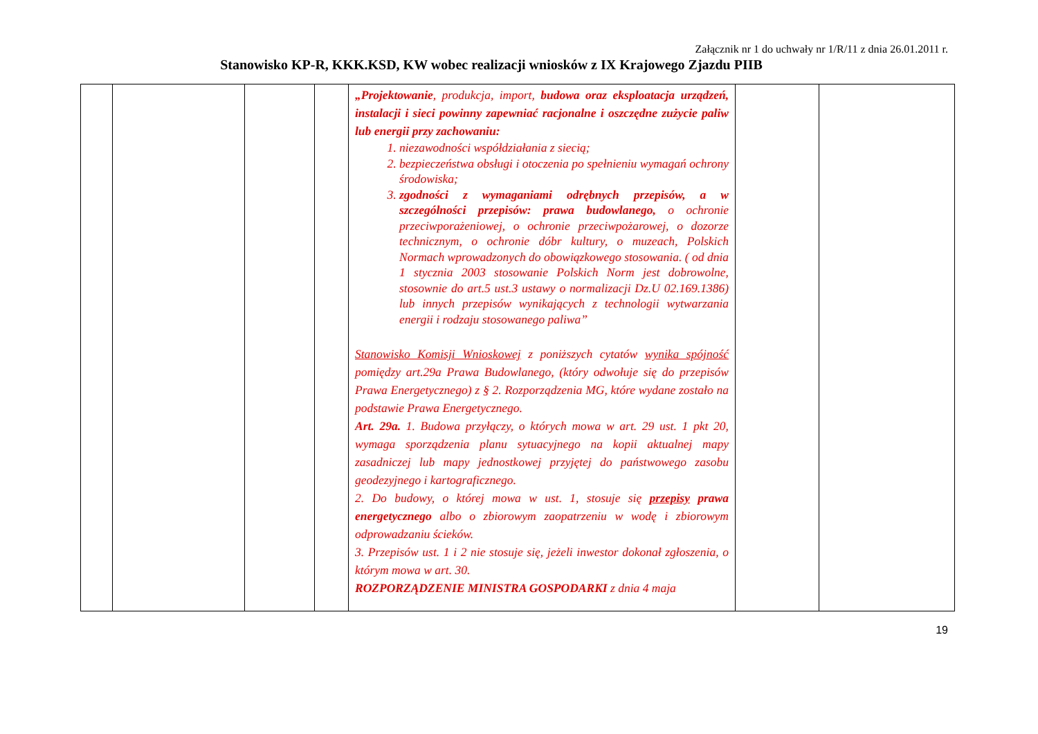Załącznik nr 1 do uchwały nr 1/R/11 z dnia 26.01.2011 r.
Stanowisko KP-R, KKK.KSD, KW wobec realizacji wniosków z IX Krajowego Zjazdu PIIB
| | | | | „Projektowanie , produkcja, import, budowa oraz eksploatacja urządzeń, instalacji i sieci powinny zapewniać racjonalne i oszczędne zużycie paliw lub energii przy zachowaniu: 1. niezawodności współdziałania z siecią; 2. bezpieczeństwa obsługi i otoczenia po spełnieniu wymagań ochrony środowiska; 3. zgodności z wymaganiami odrębnych przepisów, a w szczególności przepisów: prawa budowlanego, o ochronie przeciwporażeniowej, o ochronie przeciwpożarowej, o dozorze technicznym, o ochronie dóbr kultury, o muzeach, Polskich Normach wprowadzonych do obowiązkowego stosowania. ( od dnia 1 stycznia 2003 stosowanie Polskich Norm jest dobrowolne, stosownie do art.5 ust.3 ustawy o normalizacji Dz.U 02.169.1386) lub innych przepisów wynikających z technologii wytwarzania energii i rodzaju stosowanego paliwa” Stanowisko Komisji Wnioskowej z poniższych cytatów wynika spójność pomiędzy art.29a Prawa Budowlanego, (który odwołuje się do przepisów Prawa Energetycznego) z § 2. Rozporządzenia MG, które wydane zostało na podstawie Prawa Energetycznego. Art. 29a. 1. Budowa przyłączy, o których mowa w art. 29 ust. 1 pkt 20, wymaga sporządzenia planu sytuacyjnego na kopii aktualnej mapy zasadniczej lub mapy jednostkowej przyjętej do państwowego zasobu geodezyjnego i kartograficznego. 2. Do budowy, o której mowa w ust. 1, stosuje się przepisy prawa energetycznego albo o zbiorowym zaopatrzeniu w wodę i zbiorowym odprowadzaniu ścieków. 3. Przepisów ust. 1 i 2 nie stosuje się, jeżeli inwestor dokonał zgłoszenia, o którym mowa w art. 30. ROZPORZĄDZENIE MINISTRA GOSPODARKI z dnia 4 maja | | |
19